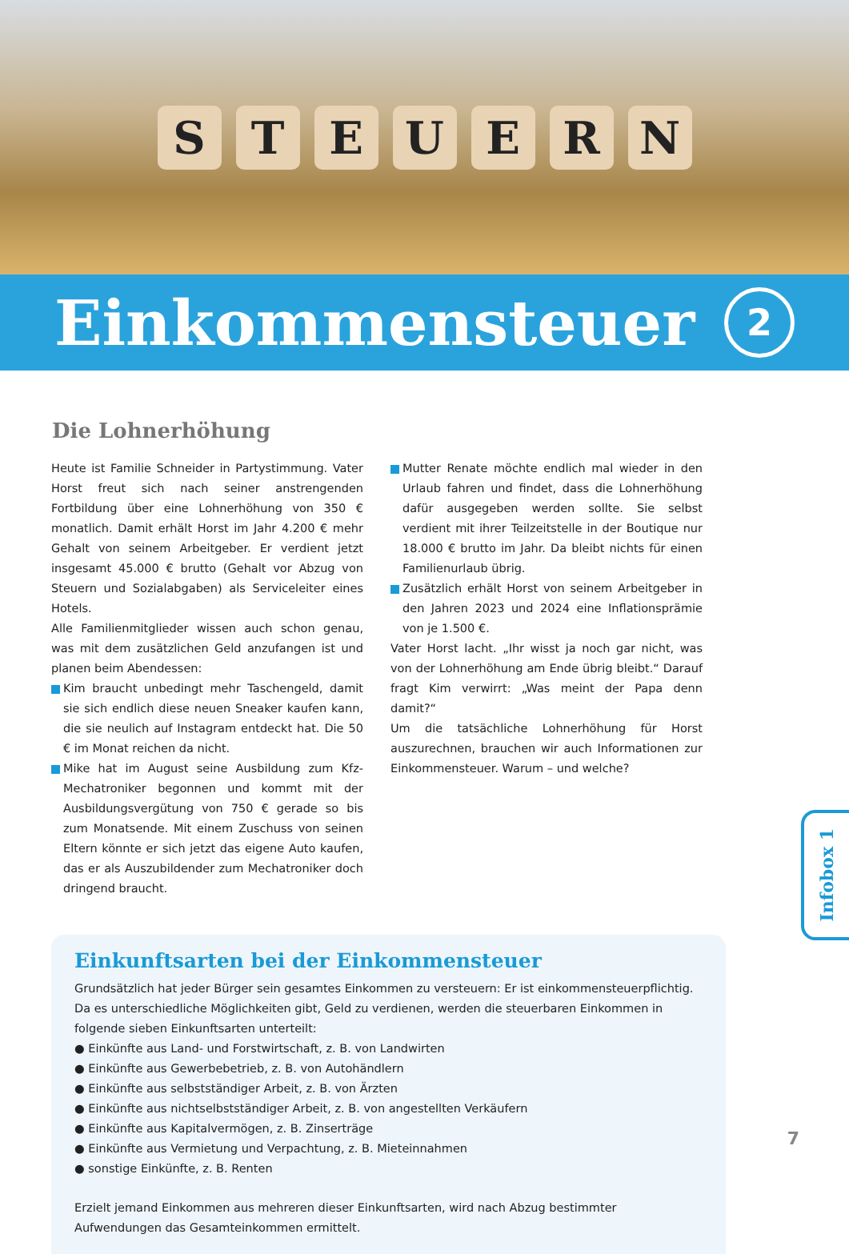STEUERN
Einkommensteuer
2
Die Lohnerhöhung
Heute ist Familie Schneider in Partystimmung. Vater Horst freut sich nach seiner anstrengenden Fortbildung über eine Lohnerhöhung von 350 € monatlich. Damit erhält Horst im Jahr 4.200 € mehr Gehalt von seinem Arbeitgeber. Er verdient jetzt insgesamt 45.000 € brutto (Gehalt vor Abzug von Steuern und Sozialabgaben) als Serviceleiter eines Hotels.
Alle Familienmitglieder wissen auch schon genau, was mit dem zusätzlichen Geld anzufangen ist und planen beim Abendessen:
Kim braucht unbedingt mehr Taschengeld, damit sie sich endlich diese neuen Sneaker kaufen kann, die sie neulich auf Instagram entdeckt hat. Die 50 € im Monat reichen da nicht.
Mike hat im August seine Ausbildung zum Kfz-Mechatroniker begonnen und kommt mit der Ausbildungsvergütung von 750 € gerade so bis zum Monatsende. Mit einem Zuschuss von seinen Eltern könnte er sich jetzt das eigene Auto kaufen, das er als Auszubildender zum Mechatroniker doch dringend braucht.
Mutter Renate möchte endlich mal wieder in den Urlaub fahren und findet, dass die Lohnerhöhung dafür ausgegeben werden sollte. Sie selbst verdient mit ihrer Teilzeitstelle in der Boutique nur 18.000 € brutto im Jahr. Da bleibt nichts für einen Familienurlaub übrig.
Zusätzlich erhält Horst von seinem Arbeitgeber in den Jahren 2023 und 2024 eine Inflationsprämie von je 1.500 €.
Vater Horst lacht. „Ihr wisst ja noch gar nicht, was von der Lohnerhöhung am Ende übrig bleibt.“ Darauf fragt Kim verwirrt: „Was meint der Papa denn damit?“
Um die tatsächliche Lohnerhöhung für Horst auszurechnen, brauchen wir auch Informationen zur Einkommensteuer. Warum – und welche?
Einkunftsarten bei der Einkommensteuer
Grundsätzlich hat jeder Bürger sein gesamtes Einkommen zu versteuern: Er ist einkommensteuerpflichtig. Da es unterschiedliche Möglichkeiten gibt, Geld zu verdienen, werden die steuerbaren Einkommen in folgende sieben Einkunftsarten unterteilt:
● Einkünfte aus Land- und Forstwirtschaft, z. B. von Landwirten
● Einkünfte aus Gewerbebetrieb, z. B. von Autohändlern
● Einkünfte aus selbstständiger Arbeit, z. B. von Ärzten
● Einkünfte aus nichtselbstständiger Arbeit, z. B. von angestellten Verkäufern
● Einkünfte aus Kapitalvermögen, z. B. Zinserträge
● Einkünfte aus Vermietung und Verpachtung, z. B. Mieteinnahmen
● sonstige Einkünfte, z. B. Renten
Erzielt jemand Einkommen aus mehreren dieser Einkunftsarten, wird nach Abzug bestimmter Aufwendungen das Gesamteinkommen ermittelt.
Infobox 1
7